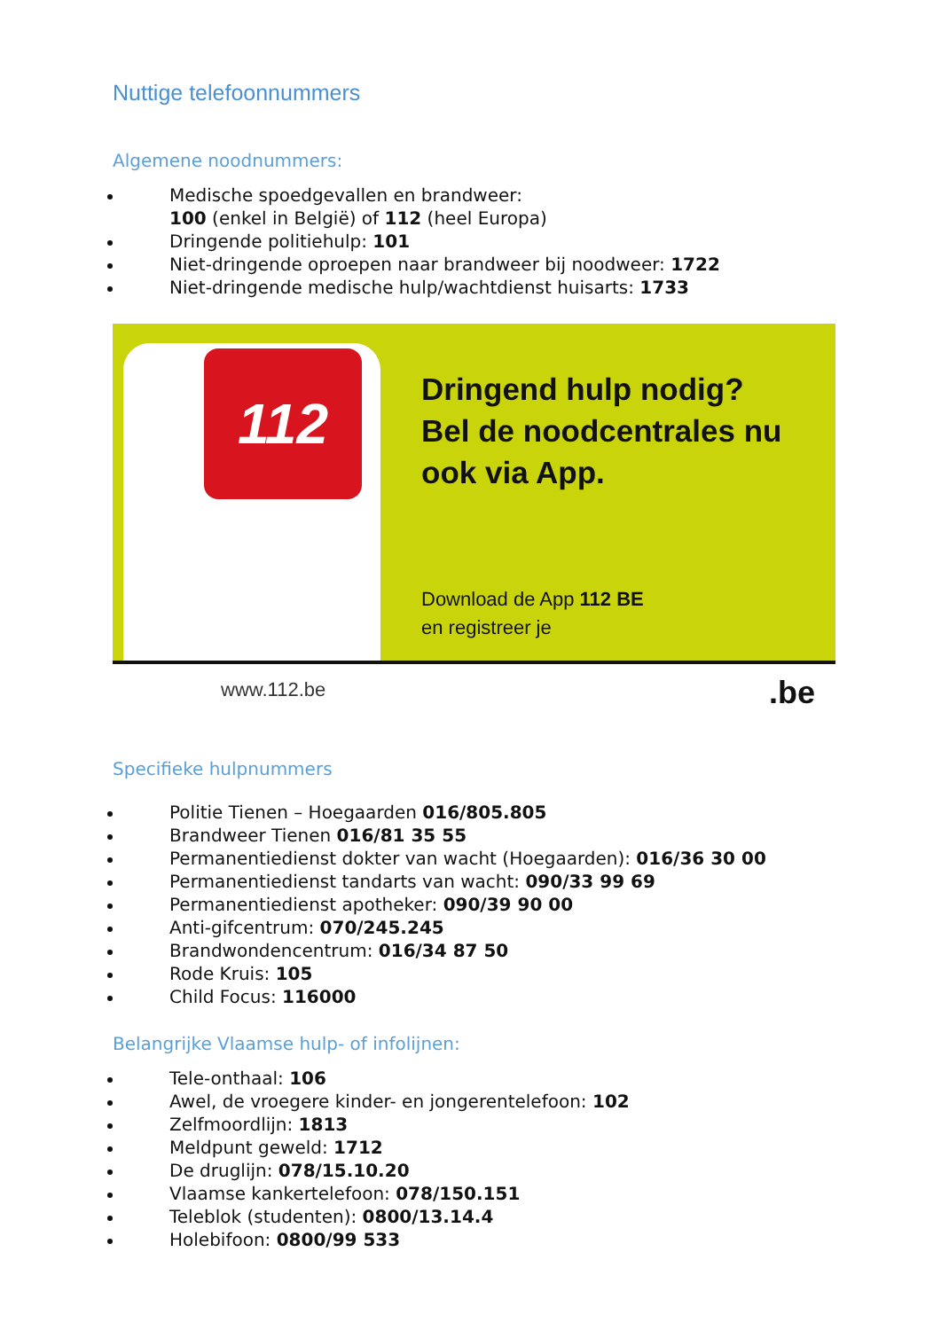Nuttige telefoonnummers
Algemene noodnummers:
Medische spoedgevallen en brandweer:
100 (enkel in België) of 112 (heel Europa)
Dringende politiehulp: 101
Niet-dringende oproepen naar brandweer bij noodweer: 1722
Niet-dringende medische hulp/wachtdienst huisarts: 1733
112
Dringend hulp nodig?
Bel de noodcentrales nu
ook via App.
Download de App 112 BE
en registreer je
www.112.be .be
Specifieke hulpnummers
Politie Tienen – Hoegaarden 016/805.805
Brandweer Tienen 016/81 35 55
Permanentiedienst dokter van wacht (Hoegaarden): 016/36 30 00
Permanentiedienst tandarts van wacht: 090/33 99 69
Permanentiedienst apotheker: 090/39 90 00
Anti-gifcentrum: 070/245.245
Brandwondencentrum: 016/34 87 50
Rode Kruis: 105
Child Focus: 116000
Belangrijke Vlaamse hulp- of infolijnen:
Tele-onthaal: 106
Awel, de vroegere kinder- en jongerentelefoon: 102
Zelfmoordlijn: 1813
Meldpunt geweld: 1712
De druglijn: 078/15.10.20
Vlaamse kankertelefoon: 078/150.151
Teleblok (studenten): 0800/13.14.4
Holebifoon: 0800/99 533